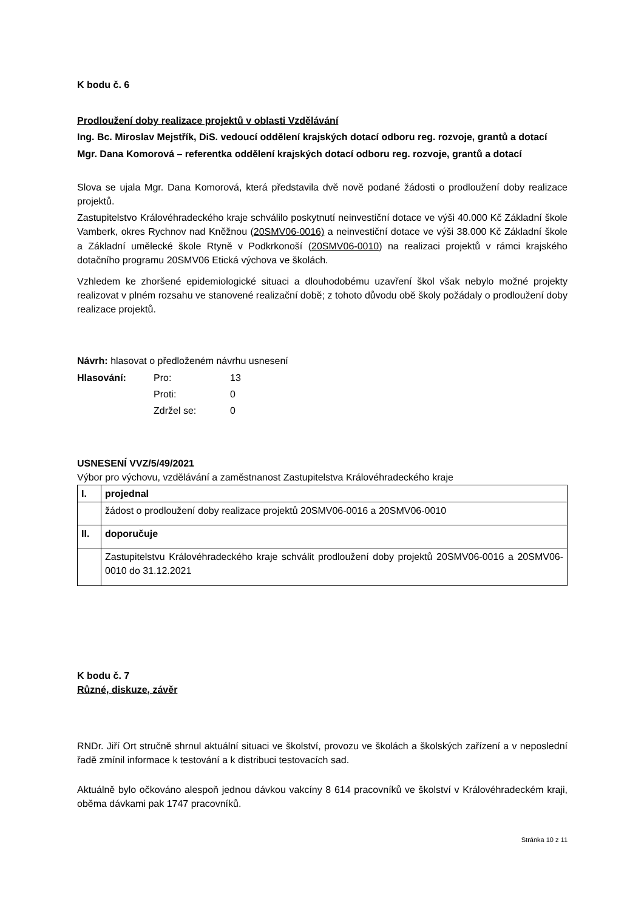K bodu č. 6
Prodloužení doby realizace projektů v oblasti Vzdělávání
Ing. Bc. Miroslav Mejstřík, DiS. vedoucí oddělení krajských dotací odboru reg. rozvoje, grantů a dotací
Mgr. Dana Komorová – referentka oddělení krajských dotací odboru reg. rozvoje, grantů a dotací
Slova se ujala Mgr. Dana Komorová, která představila dvě nově podané žádosti o prodloužení doby realizace projektů.
Zastupitelstvo Královéhradeckého kraje schválilo poskytnutí neinvestiční dotace ve výši 40.000 Kč Základní škole Vamberk, okres Rychnov nad Kněžnou (20SMV06-0016) a neinvestiční dotace ve výši 38.000 Kč Základní škole a Základní umělecké škole Rtyně v Podkrkonoší (20SMV06-0010) na realizaci projektů v rámci krajského dotačního programu 20SMV06 Etická výchova ve školách.
Vzhledem ke zhoršené epidemiologické situaci a dlouhodobému uzavření škol však nebylo možné projekty realizovat v plném rozsahu ve stanovené realizační době; z tohoto důvodu obě školy požádaly o prodloužení doby realizace projektů.
Návrh: hlasovat o předloženém návrhu usnesení
| Hlasování: | Pro: | 13 |
| | Proti: | 0 |
| | Zdržel se: | 0 |
USNESENÍ VVZ/5/49/2021
Výbor pro výchovu, vzdělávání a zaměstnanost Zastupitelstva Královéhradeckého kraje
| I. | projednal |
| | žádost o prodloužení doby realizace projektů 20SMV06-0016 a 20SMV06-0010 |
| II. | doporučuje |
| | Zastupitelstvu Královéhradeckého kraje schválit prodloužení doby projektů 20SMV06-0016 a 20SMV06-0010 do 31.12.2021 |
K bodu č. 7
Různé, diskuze, závěr
RNDr. Jiří Ort stručně shrnul aktuální situaci ve školství, provozu ve školách a školských zařízení a v neposlední řadě zmínil informace k testování a k distribuci testovacích sad.
Aktuálně bylo očkováno alespoň jednou dávkou vakcíny 8 614 pracovníků ve školství v Královéhradeckém kraji, oběma dávkami pak 1747 pracovníků.
Stránka 10 z 11